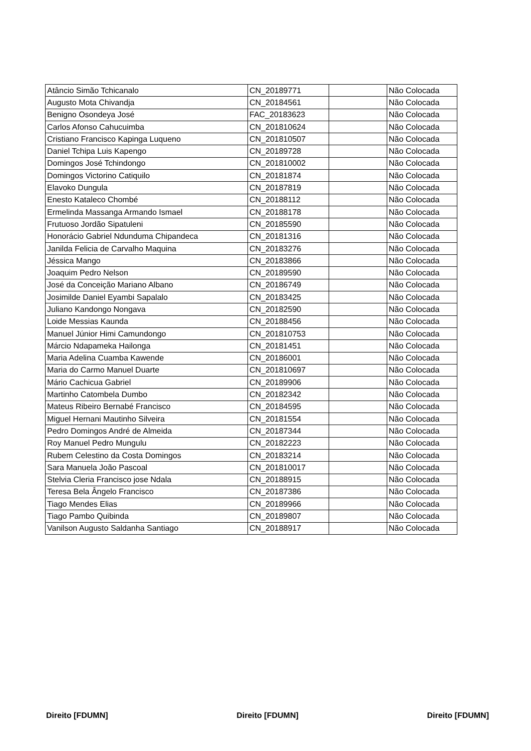| Atâncio Simão Tchicanalo | CN_20189771 | | Não Colocada |
| Augusto Mota Chivandja | CN_20184561 | | Não Colocada |
| Benigno Osondeya José | FAC_20183623 | | Não Colocada |
| Carlos Afonso Cahucuimba | CN_201810624 | | Não Colocada |
| Cristiano Francisco Kapinga Luqueno | CN_201810507 | | Não Colocada |
| Daniel Tchipa Luis Kapengo | CN_20189728 | | Não Colocada |
| Domingos José Tchindongo | CN_201810002 | | Não Colocada |
| Domingos Victorino Catiquilo | CN_20181874 | | Não Colocada |
| Elavoko Dungula | CN_20187819 | | Não Colocada |
| Enesto Kataleco Chombé | CN_20188112 | | Não Colocada |
| Ermelinda Massanga Armando Ismael | CN_20188178 | | Não Colocada |
| Frutuoso Jordão Sipatuleni | CN_20185590 | | Não Colocada |
| Honorácio Gabriel Ndunduma Chipandeca | CN_20181316 | | Não Colocada |
| Janilda Felicia de Carvalho Maquina | CN_20183276 | | Não Colocada |
| Jéssica Mango | CN_20183866 | | Não Colocada |
| Joaquim Pedro Nelson | CN_20189590 | | Não Colocada |
| José da Conceição Mariano Albano | CN_20186749 | | Não Colocada |
| Josimilde Daniel Eyambi Sapalalo | CN_20183425 | | Não Colocada |
| Juliano Kandongo Nongava | CN_20182590 | | Não Colocada |
| Loide Messias Kaunda | CN_20188456 | | Não Colocada |
| Manuel Júnior Himi Camundongo | CN_201810753 | | Não Colocada |
| Márcio Ndapameka Hailonga | CN_20181451 | | Não Colocada |
| Maria Adelina Cuamba Kawende | CN_20186001 | | Não Colocada |
| Maria do Carmo Manuel Duarte | CN_201810697 | | Não Colocada |
| Mário Cachicua Gabriel | CN_20189906 | | Não Colocada |
| Martinho Catombela Dumbo | CN_20182342 | | Não Colocada |
| Mateus Ribeiro Bernabé Francisco | CN_20184595 | | Não Colocada |
| Miguel Hernani Mautinho Silveira | CN_20181554 | | Não Colocada |
| Pedro Domingos André de Almeida | CN_20187344 | | Não Colocada |
| Roy Manuel Pedro Mungulu | CN_20182223 | | Não Colocada |
| Rubem Celestino da Costa Domingos | CN_20183214 | | Não Colocada |
| Sara Manuela João Pascoal | CN_201810017 | | Não Colocada |
| Stelvia Cleria Francisco jose Ndala | CN_20188915 | | Não Colocada |
| Teresa Bela Ângelo Francisco | CN_20187386 | | Não Colocada |
| Tiago Mendes Elias | CN_20189966 | | Não Colocada |
| Tiago Pambo Quibinda | CN_20189807 | | Não Colocada |
| Vanilson Augusto Saldanha Santiago | CN_20188917 | | Não Colocada |
Direito [FDUMN] Direito [FDUMN] Direito [FDUMN]